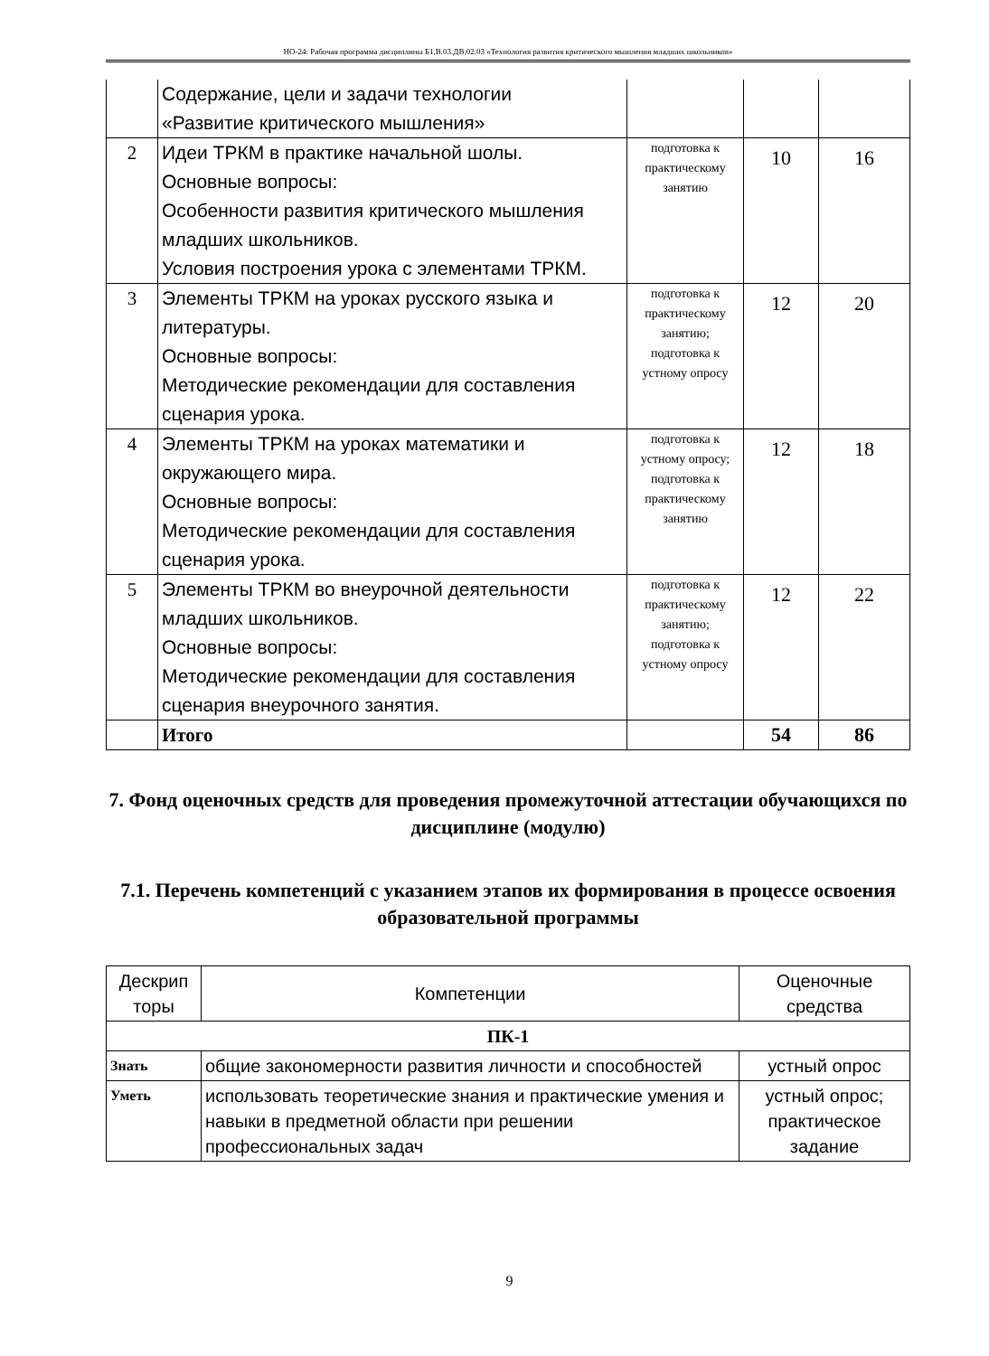НО-24: Рабочая программа дисциплины Б1.В.03.ДВ.02.03 «Технология развития критического мышления младших школьников»
| | Содержание, цели и задачи технологии «Развитие критического мышления» | | | |
| 2 | Идеи ТРКМ в практике начальной шолы. Основные вопросы: Особенности развития критического мышления младших школьников. Условия построения урока с элементами ТРКМ. | подготовка к практическому занятию | 10 | 16 |
| 3 | Элементы ТРКМ на уроках русского языка и литературы. Основные вопросы: Методические рекомендации для составления сценария урока. | подготовка к практическому занятию; подготовка к устному опросу | 12 | 20 |
| 4 | Элементы ТРКМ на уроках математики и окружающего мира. Основные вопросы: Методические рекомендации для составления сценария урока. | подготовка к устному опросу; подготовка к практическому занятию | 12 | 18 |
| 5 | Элементы ТРКМ во внеурочной деятельности младших школьников. Основные вопросы: Методические рекомендации для составления сценария внеурочного занятия. | подготовка к практическому занятию; подготовка к устному опросу | 12 | 22 |
| | Итого | | 54 | 86 |
7. Фонд оценочных средств для проведения промежуточной аттестации обучающихся по дисциплине (модулю)
7.1. Перечень компетенций с указанием этапов их формирования в процессе освоения образовательной программы
| Дескрип торы | Компетенции | Оценочные средства |
| --- | --- | --- |
| ПК-1 | | |
| Знать | общие закономерности развития личности и способностей | устный опрос |
| Уметь | использовать теоретические знания и практические умения и навыки в предметной области при решении профессиональных задач | устный опрос; практическое задание |
9